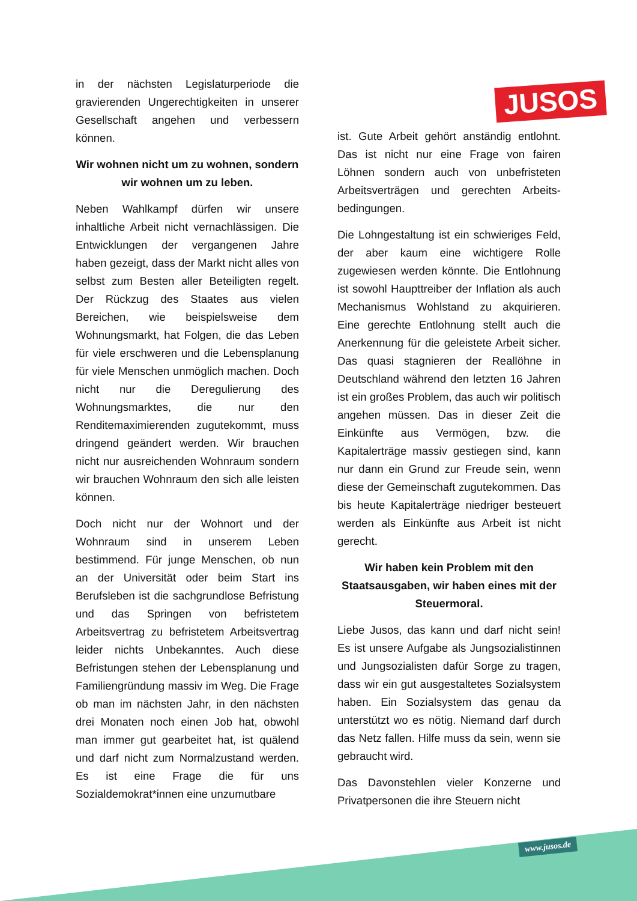JUSOS
in der nächsten Legislaturperiode die gravierenden Ungerechtigkeiten in unserer Gesellschaft angehen und verbessern können.
Wir wohnen nicht um zu wohnen, sondern wir wohnen um zu leben.
Neben Wahlkampf dürfen wir unsere inhaltliche Arbeit nicht vernachlässigen. Die Entwicklungen der vergangenen Jahre haben gezeigt, dass der Markt nicht alles von selbst zum Besten aller Beteiligten regelt. Der Rückzug des Staates aus vielen Bereichen, wie beispielsweise dem Wohnungsmarkt, hat Folgen, die das Leben für viele erschweren und die Lebensplanung für viele Menschen unmöglich machen. Doch nicht nur die Deregulierung des Wohnungsmarktes, die nur den Renditemaximierenden zugutekommt, muss dringend geändert werden. Wir brauchen nicht nur ausreichenden Wohnraum sondern wir brauchen Wohnraum den sich alle leisten können.
Doch nicht nur der Wohnort und der Wohnraum sind in unserem Leben bestimmend. Für junge Menschen, ob nun an der Universität oder beim Start ins Berufsleben ist die sachgrundlose Befristung und das Springen von befristetem Arbeitsvertrag zu befristetem Arbeitsvertrag leider nichts Unbekanntes. Auch diese Befristungen stehen der Lebensplanung und Familiengründung massiv im Weg. Die Frage ob man im nächsten Jahr, in den nächsten drei Monaten noch einen Job hat, obwohl man immer gut gearbeitet hat, ist quälend und darf nicht zum Normalzustand werden. Es ist eine Frage die für uns Sozialdemokrat*innen eine unzumutbare
ist. Gute Arbeit gehört anständig entlohnt. Das ist nicht nur eine Frage von fairen Löhnen sondern auch von unbefristeten Arbeitsverträgen und gerechten Arbeits-bedingungen.
Die Lohngestaltung ist ein schwieriges Feld, der aber kaum eine wichtigere Rolle zugewiesen werden könnte. Die Entlohnung ist sowohl Haupttreiber der Inflation als auch Mechanismus Wohlstand zu akquirieren. Eine gerechte Entlohnung stellt auch die Anerkennung für die geleistete Arbeit sicher. Das quasi stagnieren der Reallöhne in Deutschland während den letzten 16 Jahren ist ein großes Problem, das auch wir politisch angehen müssen. Das in dieser Zeit die Einkünfte aus Vermögen, bzw. die Kapitalerträge massiv gestiegen sind, kann nur dann ein Grund zur Freude sein, wenn diese der Gemeinschaft zugutekommen. Das bis heute Kapitalerträge niedriger besteuert werden als Einkünfte aus Arbeit ist nicht gerecht.
Wir haben kein Problem mit den Staatsausgaben, wir haben eines mit der Steuermoral.
Liebe Jusos, das kann und darf nicht sein! Es ist unsere Aufgabe als Jungsozialistinnen und Jungsozialisten dafür Sorge zu tragen, dass wir ein gut ausgestaltetes Sozialsystem haben. Ein Sozialsystem das genau da unterstützt wo es nötig. Niemand darf durch das Netz fallen. Hilfe muss da sein, wenn sie gebraucht wird.
Das Davonstehlen vieler Konzerne und Privatpersonen die ihre Steuern nicht
www.jusos.de